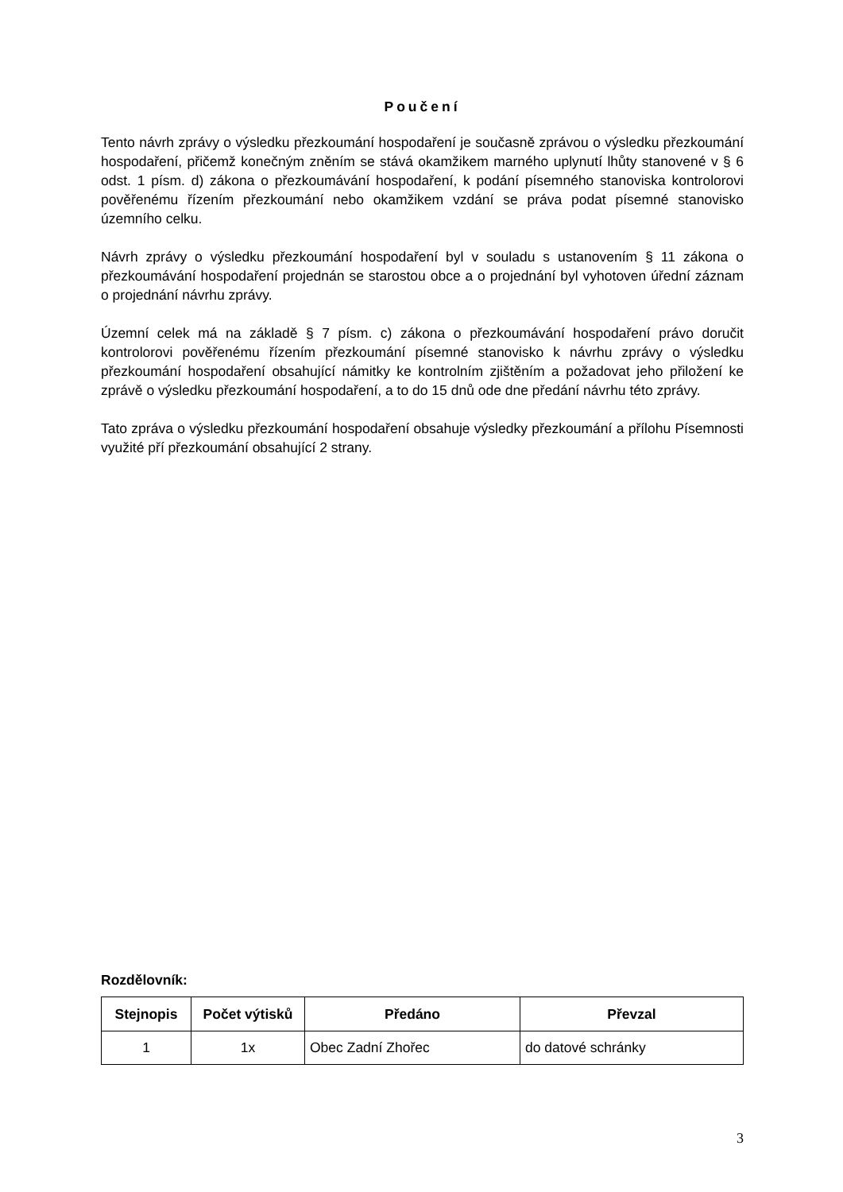Poučení
Tento návrh zprávy o výsledku přezkoumání hospodaření je současně zprávou o výsledku přezkoumání hospodaření, přičemž konečným zněním se stává okamžikem marného uplynutí lhůty stanovené v § 6 odst. 1 písm. d) zákona o přezkoumávání hospodaření, k podání písemného stanoviska kontrolorovi pověřenému řízením přezkoumání nebo okamžikem vzdání se práva podat písemné stanovisko územního celku.
Návrh zprávy o výsledku přezkoumání hospodaření byl v souladu s ustanovením § 11 zákona o přezkoumávání hospodaření projednán se starostou obce a o projednání byl vyhotoven úřední záznam o projednání návrhu zprávy.
Územní celek má na základě § 7 písm. c) zákona o přezkoumávání hospodaření právo doručit kontrolorovi pověřenému řízením přezkoumání písemné stanovisko k návrhu zprávy o výsledku přezkoumání hospodaření obsahující námitky ke kontrolním zjištěním a požadovat jeho přiložení ke zprávě o výsledku přezkoumání hospodaření, a to do 15 dnů ode dne předání návrhu této zprávy.
Tato zpráva o výsledku přezkoumání hospodaření obsahuje výsledky přezkoumání a přílohu Písemnosti využité pří přezkoumání obsahující 2 strany.
Rozdělovník:
| Stejnopis | Počet výtisků | Předáno | Převzal |
| --- | --- | --- | --- |
| 1 | 1x | Obec Zadní Zhořec | do datové schránky |
3